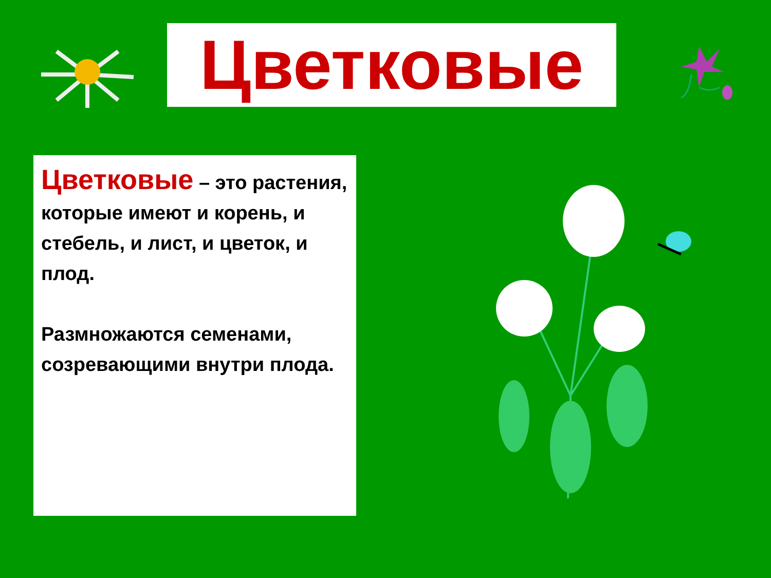Цветковые
Цветковые – это растения, которые имеют и корень, и стебель, и лист, и цветок, и плод.
Размножаются семенами, созревающими внутри плода.